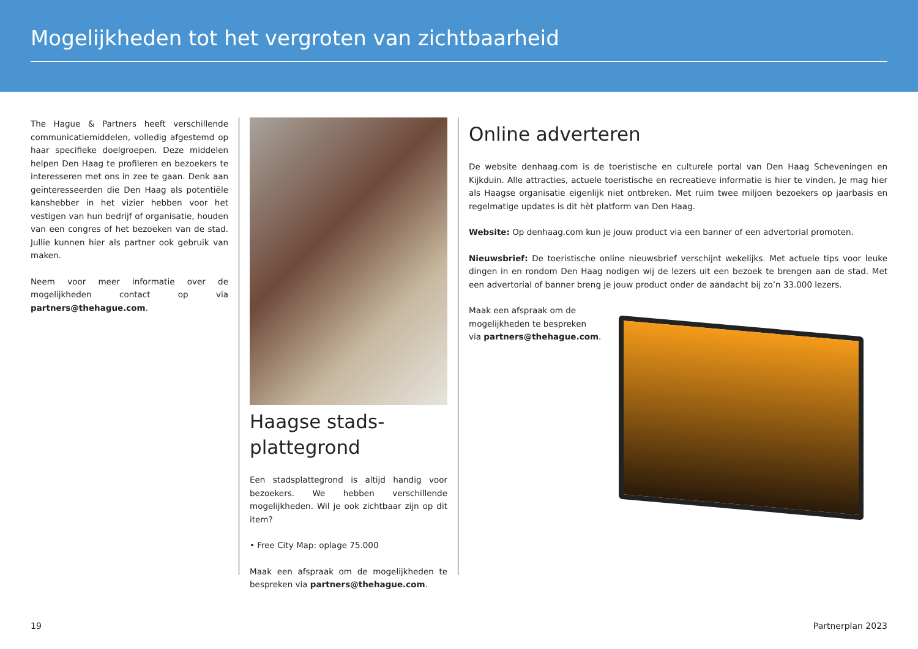Mogelijkheden tot het vergroten van zichtbaarheid
The Hague & Partners heeft verschillende communicatiemiddelen, volledig afgestemd op haar specifieke doelgroepen. Deze middelen helpen Den Haag te profileren en bezoekers te interesseren met ons in zee te gaan. Denk aan geïnteresseerden die Den Haag als potentiële kanshebber in het vizier hebben voor het vestigen van hun bedrijf of organisatie, houden van een congres of het bezoeken van de stad. Jullie kunnen hier als partner ook gebruik van maken.
Neem voor meer informatie over de mogelijkheden contact op via partners@thehague.com.
Haagse stads-
plattegrond
Een stadsplattegrond is altijd handig voor bezoekers. We hebben verschillende mogelijkheden. Wil je ook zichtbaar zijn op dit item?
• Free City Map: oplage 75.000
Maak een afspraak om de mogelijkheden te bespreken via partners@thehague.com.
Online adverteren
De website denhaag.com is de toeristische en culturele portal van Den Haag Scheveningen en Kijkduin. Alle attracties, actuele toeristische en recreatieve informatie is hier te vinden. Je mag hier als Haagse organisatie eigenlijk niet ontbreken. Met ruim twee miljoen bezoekers op jaarbasis en regelmatige updates is dit hèt platform van Den Haag.
Website: Op denhaag.com kun je jouw product via een banner of een advertorial promoten.
Nieuwsbrief: De toeristische online nieuwsbrief verschijnt wekelijks. Met actuele tips voor leuke dingen in en rondom Den Haag nodigen wij de lezers uit een bezoek te brengen aan de stad. Met een advertorial of banner breng je jouw product onder de aandacht bij zo’n 33.000 lezers.
Maak een afspraak om de
mogelijkheden te bespreken
via partners@thehague.com.
19 Partnerplan 2023